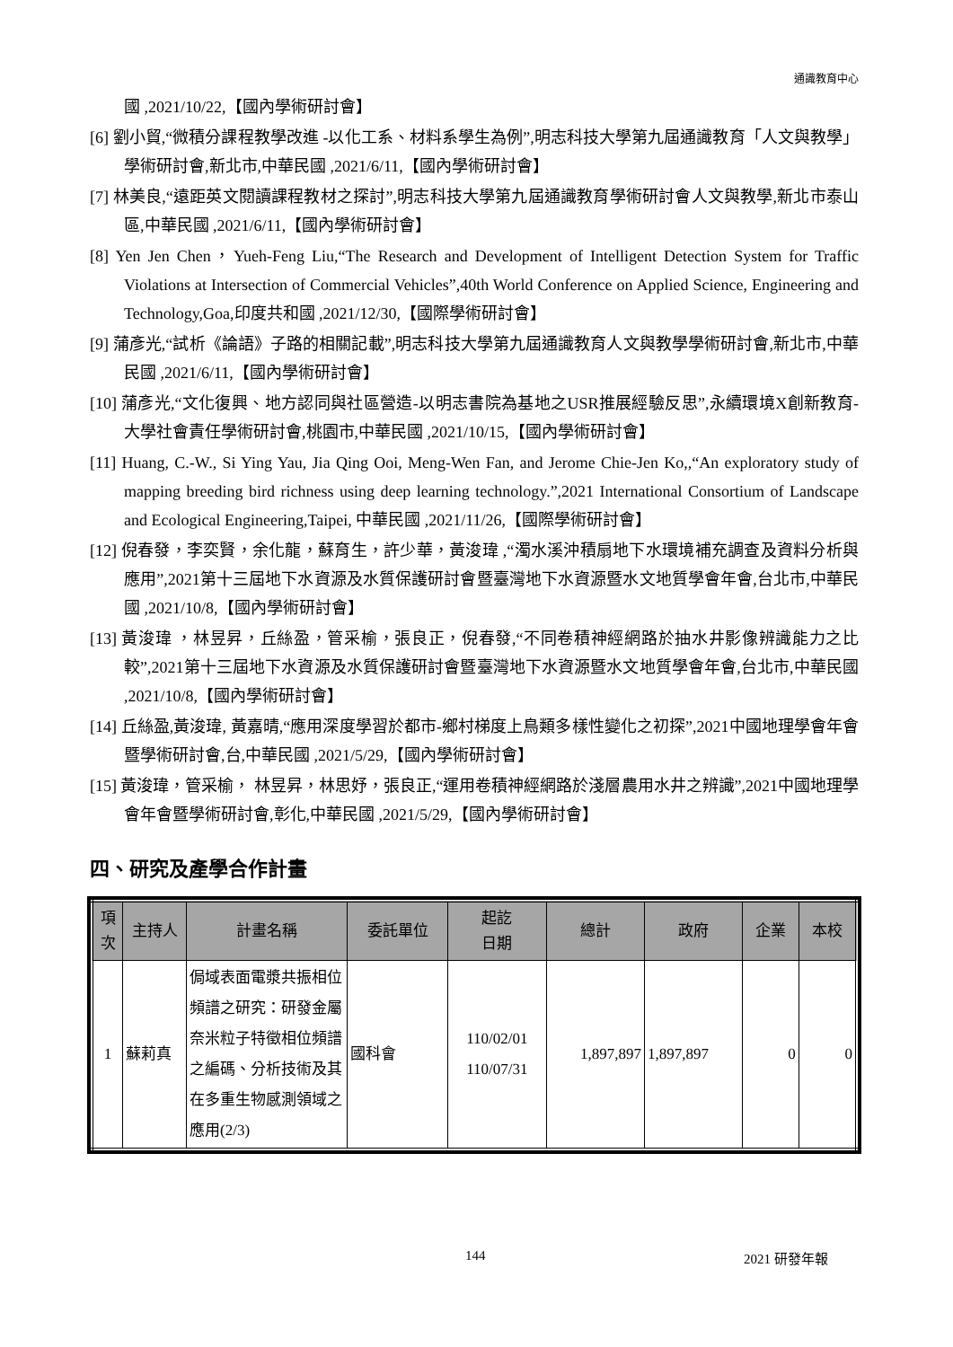通識教育中心
國 ,2021/10/22,【國內學術研討會】
[6] 劉小貿,“微積分課程教學改進 -以化工系、材料系學生為例”,明志科技大學第九屆通識教育「人文與教學」學術研討會,新北市,中華民國 ,2021/6/11,【國內學術研討會】
[7] 林美良,“遠距英文閱讀課程教材之探討”,明志科技大學第九屆通識教育學術研討會人文與教學,新北市泰山區,中華民國 ,2021/6/11,【國內學術研討會】
[8] Yen Jen Chen，Yueh-Feng Liu,“The Research and Development of Intelligent Detection System for Traffic Violations at Intersection of Commercial Vehicles”,40th World Conference on Applied Science, Engineering and Technology,Goa,印度共和國 ,2021/12/30,【國際學術研討會】
[9] 蒲彥光,“試析《論語》子路的相關記載”,明志科技大學第九屆通識教育人文與教學學術研討會,新北市,中華民國 ,2021/6/11,【國內學術研討會】
[10] 蒲彥光,“文化復興、地方認同與社區營造-以明志書院為基地之USR推展經驗反思”,永續環境X創新教育-大學社會責任學術研討會,桃園市,中華民國 ,2021/10/15,【國內學術研討會】
[11] Huang, C.-W., Si Ying Yau, Jia Qing Ooi, Meng-Wen Fan, and Jerome Chie-Jen Ko,,“An exploratory study of mapping breeding bird richness using deep learning technology.”,2021 International Consortium of Landscape and Ecological Engineering,Taipei, 中華民國 ,2021/11/26,【國際學術研討會】
[12] 倪春發，李奕賢，余化龍，蘇育生，許少華，黃浚瑋 ,“濁水溪沖積扇地下水環境補充調查及資料分析與應用”,2021第十三屆地下水資源及水質保護研討會暨臺灣地下水資源暨水文地質學會年會,台北市,中華民國 ,2021/10/8,【國內學術研討會】
[13] 黃浚瑋 ，林昱昇，丘絲盈，管采榆，張良正，倪春發,“不同卷積神經網路於抽水井影像辨識能力之比較”,2021第十三屆地下水資源及水質保護研討會暨臺灣地下水資源暨水文地質學會年會,台北市,中華民國 ,2021/10/8,【國內學術研討會】
[14] 丘絲盈,黃浚瑋, 黃嘉晴,“應用深度學習於都市-鄉村梯度上鳥類多樣性變化之初探”,2021中國地理學會年會暨學術研討會,台,中華民國 ,2021/5/29,【國內學術研討會】
[15] 黃浚瑋，管采榆， 林昱昇，林思妤，張良正,“運用卷積神經網路於淺層農用水井之辨識”,2021中國地理學會年會暨學術研討會,彰化,中華民國 ,2021/5/29,【國內學術研討會】
四、研究及產學合作計畫
| 項次 | 主持人 | 計畫名稱 | 委託單位 | 起訖 日期 | 總計 | 政府 | 企業 | 本校 |
| --- | --- | --- | --- | --- | --- | --- | --- | --- |
| 1 | 蘇莉真 | 侷域表面電漿共振相位頻譜之研究：研發金屬奈米粒子特徵相位頻譜之編碼、分析技術及其在多重生物感測領域之應用(2/3) | 國科會 | 110/02/01 110/07/31 | 1,897,897 | 1,897,897 | 0 | 0 |
144 2021 研發年報